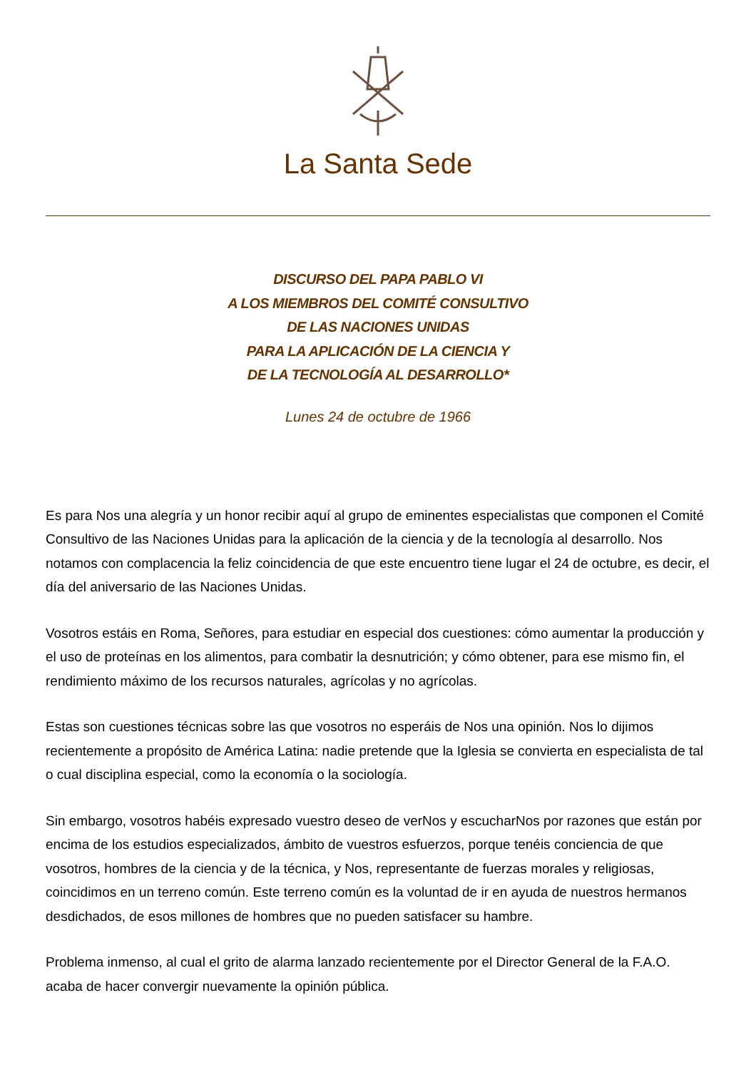La Santa Sede
DISCURSO DEL PAPA PABLO VI
A LOS MIEMBROS DEL COMITÉ CONSULTIVO
DE LAS NACIONES UNIDAS
PARA LA APLICACIÓN DE LA CIENCIA Y
DE LA TECNOLOGÍA AL DESARROLLO*
Lunes 24 de octubre de 1966
Es para Nos una alegría y un honor recibir aquí al grupo de eminentes especialistas que componen el Comité Consultivo de las Naciones Unidas para la aplicación de la ciencia y de la tecnología al desarrollo. Nos notamos con complacencia la feliz coincidencia de que este encuentro tiene lugar el 24 de octubre, es decir, el día del aniversario de las Naciones Unidas.
Vosotros estáis en Roma, Señores, para estudiar en especial dos cuestiones: cómo aumentar la producción y el uso de proteínas en los alimentos, para combatir la desnutrición; y cómo obtener, para ese mismo fin, el rendimiento máximo de los recursos naturales, agrícolas y no agrícolas.
Estas son cuestiones técnicas sobre las que vosotros no esperáis de Nos una opinión. Nos lo dijimos recientemente a propósito de América Latina: nadie pretende que la Iglesia se convierta en especialista de tal o cual disciplina especial, como la economía o la sociología.
Sin embargo, vosotros habéis expresado vuestro deseo de verNos y escucharNos por razones que están por encima de los estudios especializados, ámbito de vuestros esfuerzos, porque tenéis conciencia de que vosotros, hombres de la ciencia y de la técnica, y Nos, representante de fuerzas morales y religiosas, coincidimos en un terreno común. Este terreno común es la voluntad de ir en ayuda de nuestros hermanos desdichados, de esos millones de hombres que no pueden satisfacer su hambre.
Problema inmenso, al cual el grito de alarma lanzado recientemente por el Director General de la F.A.O. acaba de hacer convergir nuevamente la opinión pública.